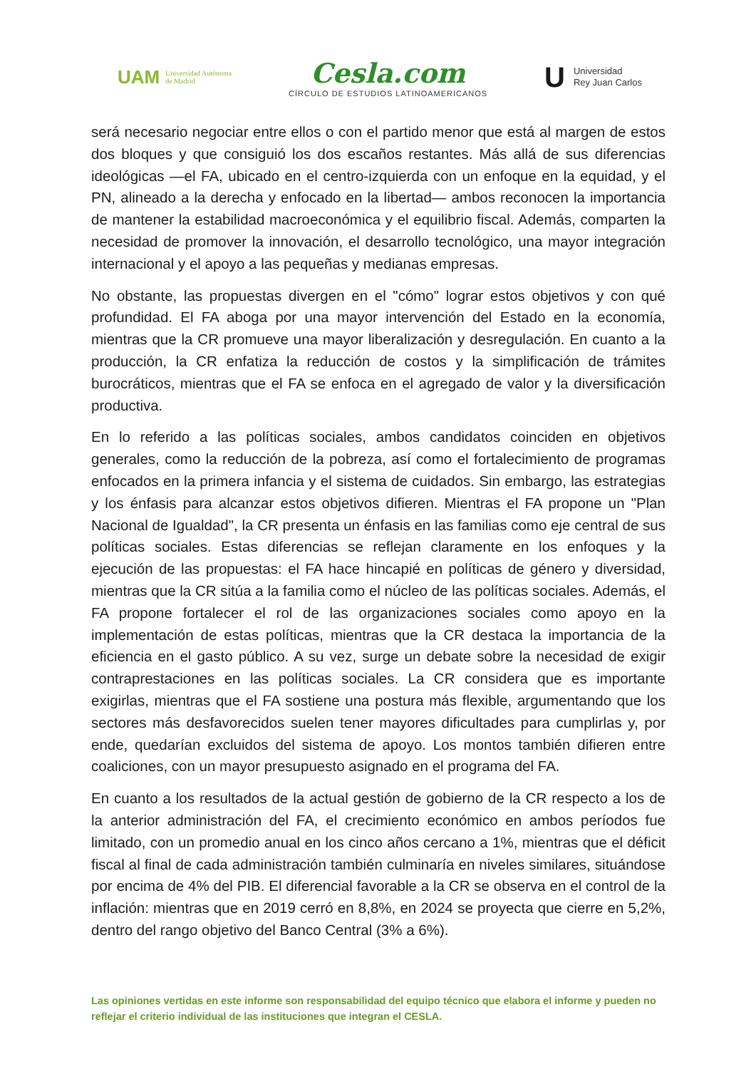UAM Universidad Autónoma
de Madrid
Cesla.com
CÍRCULO DE ESTUDIOS LATINOAMERICANOS
U Universidad
Rey Juan Carlos
será necesario negociar entre ellos o con el partido menor que está al margen de estos dos bloques y que consiguió los dos escaños restantes. Más allá de sus diferencias ideológicas —el FA, ubicado en el centro-izquierda con un enfoque en la equidad, y el PN, alineado a la derecha y enfocado en la libertad— ambos reconocen la importancia de mantener la estabilidad macroeconómica y el equilibrio fiscal. Además, comparten la necesidad de promover la innovación, el desarrollo tecnológico, una mayor integración internacional y el apoyo a las pequeñas y medianas empresas.
No obstante, las propuestas divergen en el "cómo" lograr estos objetivos y con qué profundidad. El FA aboga por una mayor intervención del Estado en la economía, mientras que la CR promueve una mayor liberalización y desregulación. En cuanto a la producción, la CR enfatiza la reducción de costos y la simplificación de trámites burocráticos, mientras que el FA se enfoca en el agregado de valor y la diversificación productiva.
En lo referido a las políticas sociales, ambos candidatos coinciden en objetivos generales, como la reducción de la pobreza, así como el fortalecimiento de programas enfocados en la primera infancia y el sistema de cuidados. Sin embargo, las estrategias y los énfasis para alcanzar estos objetivos difieren. Mientras el FA propone un "Plan Nacional de Igualdad", la CR presenta un énfasis en las familias como eje central de sus políticas sociales. Estas diferencias se reflejan claramente en los enfoques y la ejecución de las propuestas: el FA hace hincapié en políticas de género y diversidad, mientras que la CR sitúa a la familia como el núcleo de las políticas sociales. Además, el FA propone fortalecer el rol de las organizaciones sociales como apoyo en la implementación de estas políticas, mientras que la CR destaca la importancia de la eficiencia en el gasto público. A su vez, surge un debate sobre la necesidad de exigir contraprestaciones en las políticas sociales. La CR considera que es importante exigirlas, mientras que el FA sostiene una postura más flexible, argumentando que los sectores más desfavorecidos suelen tener mayores dificultades para cumplirlas y, por ende, quedarían excluidos del sistema de apoyo. Los montos también difieren entre coaliciones, con un mayor presupuesto asignado en el programa del FA.
En cuanto a los resultados de la actual gestión de gobierno de la CR respecto a los de la anterior administración del FA, el crecimiento económico en ambos períodos fue limitado, con un promedio anual en los cinco años cercano a 1%, mientras que el déficit fiscal al final de cada administración también culminaría en niveles similares, situándose por encima de 4% del PIB. El diferencial favorable a la CR se observa en el control de la inflación: mientras que en 2019 cerró en 8,8%, en 2024 se proyecta que cierre en 5,2%, dentro del rango objetivo del Banco Central (3% a 6%).
Las opiniones vertidas en este informe son responsabilidad del equipo técnico que elabora el informe y pueden no reflejar el criterio individual de las instituciones que integran el CESLA.